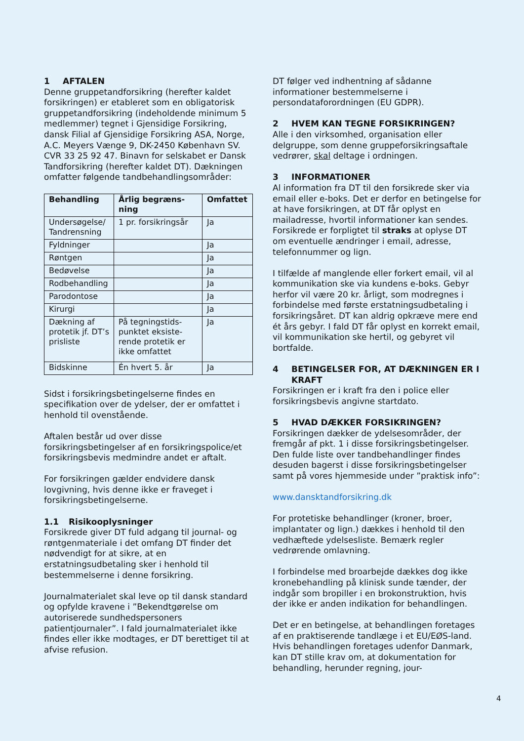1 AFTALEN
Denne gruppetandforsikring (herefter kaldet forsikringen) er etableret som en obligatorisk gruppetandforsikring (indeholdende minimum 5 medlemmer) tegnet i Gjensidige Forsikring, dansk Filial af Gjensidige Forsikring ASA, Norge, A.C. Meyers Vænge 9, DK-2450 København SV. CVR 33 25 92 47. Binavn for selskabet er Dansk Tandforsikring (herefter kaldet DT). Dækningen omfatter følgende tandbehandlingsområder:
| Behandling | Årlig begræns-ning | Omfattet |
| --- | --- | --- |
| Undersøgelse/ Tandrensning | 1 pr. forsikringsår | Ja |
| Fyldninger | | Ja |
| Røntgen | | Ja |
| Bedøvelse | | Ja |
| Rodbehandling | | Ja |
| Parodontose | | Ja |
| Kirurgi | | Ja |
| Dækning af protetik jf. DT’s prisliste | På tegningstids-punktet eksiste-rende protetik er ikke omfattet | Ja |
| Bidskinne | Én hvert 5. år | Ja |
Sidst i forsikringsbetingelserne findes en specifikation over de ydelser, der er omfattet i henhold til ovenstående.
Aftalen består ud over disse forsikringsbetingelser af en forsikringspolice/et forsikringsbevis medmindre andet er aftalt.
For forsikringen gælder endvidere dansk lovgivning, hvis denne ikke er fraveget i forsikringsbetingelserne.
1.1 Risikooplysninger
Forsikrede giver DT fuld adgang til journal- og røntgenmateriale i det omfang DT finder det nødvendigt for at sikre, at en erstatningsudbetaling sker i henhold til bestemmelserne i denne forsikring.
Journalmaterialet skal leve op til dansk standard og opfylde kravene i ”Bekendtgørelse om autoriserede sundhedspersoners patientjournaler”. I fald journalmaterialet ikke findes eller ikke modtages, er DT berettiget til at afvise refusion.
DT følger ved indhentning af sådanne informationer bestemmelserne i persondataforordningen (EU GDPR).
2 HVEM KAN TEGNE FORSIKRINGEN?
Alle i den virksomhed, organisation eller delgruppe, som denne gruppeforsikringsaftale vedrører, skal deltage i ordningen.
3 INFORMATIONER
Al information fra DT til den forsikrede sker via email eller e-boks. Det er derfor en betingelse for at have forsikringen, at DT får oplyst en mailadresse, hvortil informationer kan sendes. Forsikrede er forpligtet til straks at oplyse DT om eventuelle ændringer i email, adresse, telefonnummer og lign.
I tilfælde af manglende eller forkert email, vil al kommunikation ske via kundens e-boks. Gebyr herfor vil være 20 kr. årligt, som modregnes i forbindelse med første erstatningsudbetaling i forsikringsåret. DT kan aldrig opkræve mere end ét års gebyr. I fald DT får oplyst en korrekt email, vil kommunikation ske hertil, og gebyret vil bortfalde.
4 BETINGELSER FOR, AT DÆKNINGEN ER I KRAFT
Forsikringen er i kraft fra den i police eller forsikringsbevis angivne startdato.
5 HVAD DÆKKER FORSIKRINGEN?
Forsikringen dækker de ydelsesområder, der fremgår af pkt. 1 i disse forsikringsbetingelser. Den fulde liste over tandbehandlinger findes desuden bagerst i disse forsikringsbetingelser samt på vores hjemmeside under ”praktisk info”:
www.dansktandforsikring.dk
For protetiske behandlinger (kroner, broer, implantater og lign.) dækkes i henhold til den vedhæftede ydelsesliste. Bemærk regler vedrørende omlavning.
I forbindelse med broarbejde dækkes dog ikke kronebehandling på klinisk sunde tænder, der indgår som bropiller i en brokonstruktion, hvis der ikke er anden indikation for behandlingen.
Det er en betingelse, at behandlingen foretages af en praktiserende tandlæge i et EU/EØS-land. Hvis behandlingen foretages udenfor Danmark, kan DT stille krav om, at dokumentation for behandling, herunder regning, jour-
4